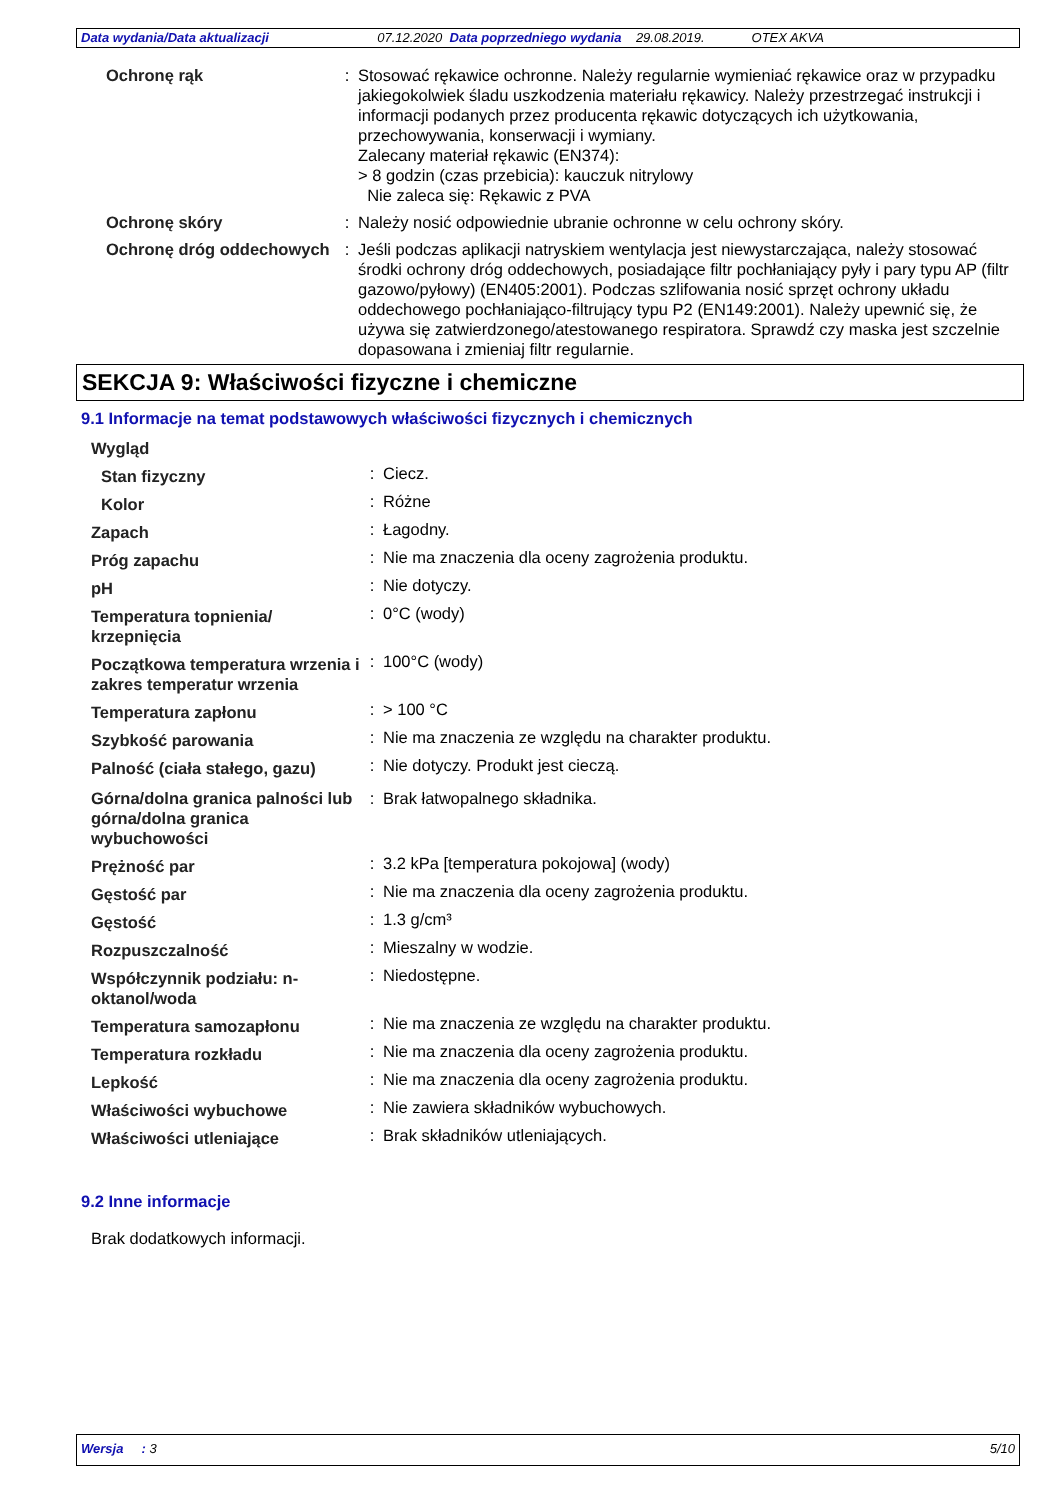Data wydania/Data aktualizacji 07.12.2020 Data poprzedniego wydania 29.08.2019. OTEX AKVA
| Ochronę rąk | : | Stosować rękawice ochronne. Należy regularnie wymieniać rękawice oraz w przypadku jakiegokolwiek śladu uszkodzenia materiału rękawicy. Należy przestrzegać instrukcji i informacji podanych przez producenta rękawic dotyczących ich użytkowania, przechowywania, konserwacji i wymiany. Zalecany materiał rękawic (EN374): > 8 godzin (czas przebicia): kauczuk nitrylowy Nie zaleca się: Rękawic z PVA |
| Ochronę skóry | : | Należy nosić odpowiednie ubranie ochronne w celu ochrony skóry. |
| Ochronę dróg oddechowych | : | Jeśli podczas aplikacji natryskiem wentylacja jest niewystarczająca, należy stosować środki ochrony dróg oddechowych, posiadające filtr pochłaniający pyły i pary typu AP (filtr gazowo/pyłowy) (EN405:2001). Podczas szlifowania nosić sprzęt ochrony układu oddechowego pochłaniająco-filtrujący typu P2 (EN149:2001). Należy upewnić się, że używa się zatwierdzonego/atestowanego respiratora. Sprawdź czy maska jest szczelnie dopasowana i zmieniaj filtr regularnie. |
SEKCJA 9: Właściwości fizyczne i chemiczne
9.1 Informacje na temat podstawowych właściwości fizycznych i chemicznych
| Wygląd | | |
| Stan fizyczny | : | Ciecz. |
| Kolor | : | Różne |
| Zapach | : | Łagodny. |
| Próg zapachu | : | Nie ma znaczenia dla oceny zagrożenia produktu. |
| pH | : | Nie dotyczy. |
| Temperatura topnienia/ krzepnięcia | : | 0°C (wody) |
| Początkowa temperatura wrzenia i zakres temperatur wrzenia | : | 100°C (wody) |
| Temperatura zapłonu | : | > 100 °C |
| Szybkość parowania | : | Nie ma znaczenia ze względu na charakter produktu. |
| Palność (ciała stałego, gazu) | : | Nie dotyczy. Produkt jest cieczą. |
| Górna/dolna granica palności lub górna/dolna granica wybuchowości | : | Brak łatwopalnego składnika. |
| Prężność par | : | 3.2 kPa [temperatura pokojowa] (wody) |
| Gęstość par | : | Nie ma znaczenia dla oceny zagrożenia produktu. |
| Gęstość | : | 1.3 g/cm³ |
| Rozpuszczalność | : | Mieszalny w wodzie. |
| Współczynnik podziału: n-oktanol/woda | : | Niedostępne. |
| Temperatura samozapłonu | : | Nie ma znaczenia ze względu na charakter produktu. |
| Temperatura rozkładu | : | Nie ma znaczenia dla oceny zagrożenia produktu. |
| Lepkość | : | Nie ma znaczenia dla oceny zagrożenia produktu. |
| Właściwości wybuchowe | : | Nie zawiera składników wybuchowych. |
| Właściwości utleniające | : | Brak składników utleniających. |
9.2 Inne informacje
Brak dodatkowych informacji.
Wersja : 3 5/10